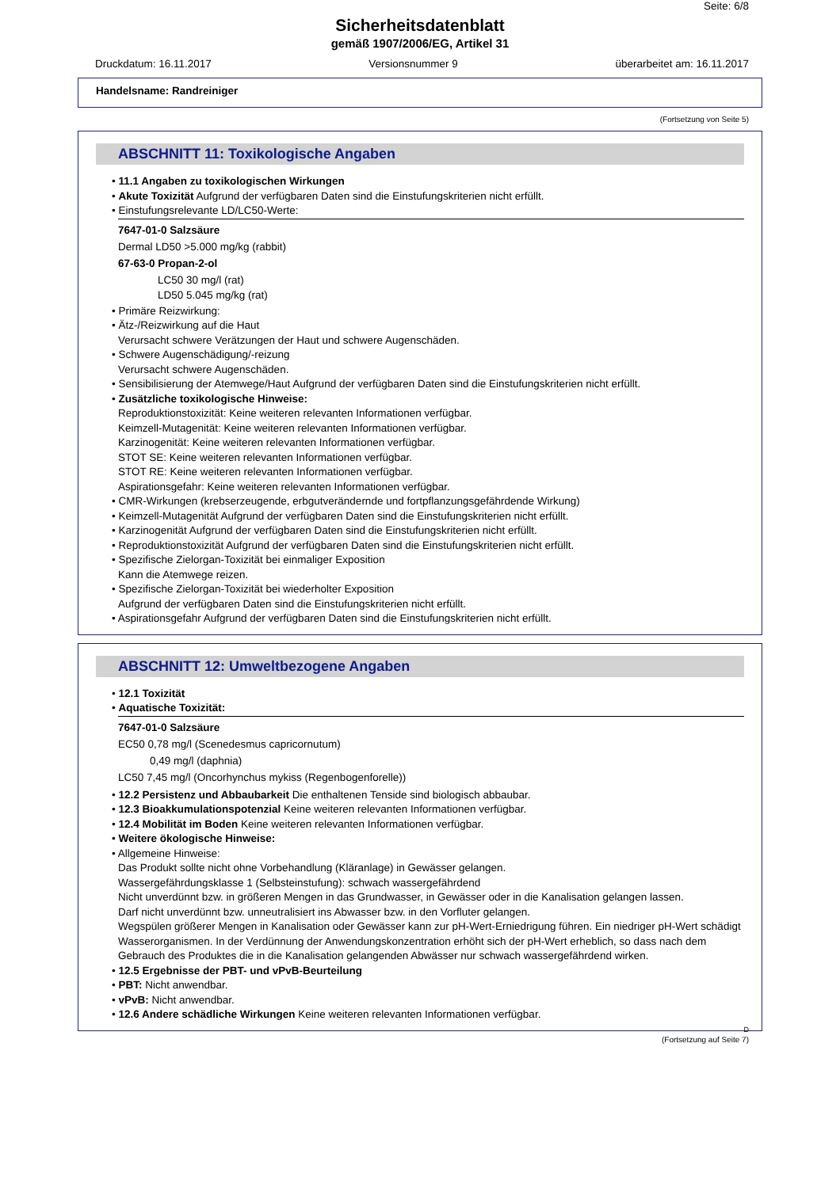Seite: 6/8
Sicherheitsdatenblatt
gemäß 1907/2006/EG, Artikel 31
Druckdatum: 16.11.2017 Versionsnummer 9 überarbeitet am: 16.11.2017
Handelsname: Randreiniger
(Fortsetzung von Seite 5)
ABSCHNITT 11: Toxikologische Angaben
• 11.1 Angaben zu toxikologischen Wirkungen
• Akute Toxizität Aufgrund der verfügbaren Daten sind die Einstufungskriterien nicht erfüllt.
• Einstufungsrelevante LD/LC50-Werte:
7647-01-0 Salzsäure
Dermal LD50 >5.000 mg/kg (rabbit)
67-63-0 Propan-2-ol
LC50 30 mg/l (rat)
LD50 5.045 mg/kg (rat)
• Primäre Reizwirkung:
• Ätz-/Reizwirkung auf die Haut
Verursacht schwere Verätzungen der Haut und schwere Augenschäden.
• Schwere Augenschädigung/-reizung
Verursacht schwere Augenschäden.
• Sensibilisierung der Atemwege/Haut Aufgrund der verfügbaren Daten sind die Einstufungskriterien nicht erfüllt.
• Zusätzliche toxikologische Hinweise:
Reproduktionstoxizität: Keine weiteren relevanten Informationen verfügbar.
Keimzell-Mutagenität: Keine weiteren relevanten Informationen verfügbar.
Karzinogenität: Keine weiteren relevanten Informationen verfügbar.
STOT SE: Keine weiteren relevanten Informationen verfügbar.
STOT RE: Keine weiteren relevanten Informationen verfügbar.
Aspirationsgefahr: Keine weiteren relevanten Informationen verfügbar.
• CMR-Wirkungen (krebserzeugende, erbgutverändernde und fortpflanzungsgefährdende Wirkung)
• Keimzell-Mutagenität Aufgrund der verfügbaren Daten sind die Einstufungskriterien nicht erfüllt.
• Karzinogenität Aufgrund der verfügbaren Daten sind die Einstufungskriterien nicht erfüllt.
• Reproduktionstoxizität Aufgrund der verfügbaren Daten sind die Einstufungskriterien nicht erfüllt.
• Spezifische Zielorgan-Toxizität bei einmaliger Exposition
Kann die Atemwege reizen.
• Spezifische Zielorgan-Toxizität bei wiederholter Exposition
Aufgrund der verfügbaren Daten sind die Einstufungskriterien nicht erfüllt.
• Aspirationsgefahr Aufgrund der verfügbaren Daten sind die Einstufungskriterien nicht erfüllt.
ABSCHNITT 12: Umweltbezogene Angaben
• 12.1 Toxizität
• Aquatische Toxizität:
7647-01-0 Salzsäure
EC50 0,78 mg/l (Scenedesmus capricornutum)
0,49 mg/l (daphnia)
LC50 7,45 mg/l (Oncorhynchus mykiss (Regenbogenforelle))
• 12.2 Persistenz und Abbaubarkeit Die enthaltenen Tenside sind biologisch abbaubar.
• 12.3 Bioakkumulationspotenzial Keine weiteren relevanten Informationen verfügbar.
• 12.4 Mobilität im Boden Keine weiteren relevanten Informationen verfügbar.
• Weitere ökologische Hinweise:
• Allgemeine Hinweise:
Das Produkt sollte nicht ohne Vorbehandlung (Kläranlage) in Gewässer gelangen.
Wassergefährdungsklasse 1 (Selbsteinstufung): schwach wassergefährdend
Nicht unverdünnt bzw. in größeren Mengen in das Grundwasser, in Gewässer oder in die Kanalisation gelangen lassen.
Darf nicht unverdünnt bzw. unneutralisiert ins Abwasser bzw. in den Vorfluter gelangen.
Wegspülen größerer Mengen in Kanalisation oder Gewässer kann zur pH-Wert-Erniedrigung führen. Ein niedriger pH-Wert schädigt Wasserorganismen. In der Verdünnung der Anwendungskonzentration erhöht sich der pH-Wert erheblich, so dass nach dem Gebrauch des Produktes die in die Kanalisation gelangenden Abwässer nur schwach wassergefährdend wirken.
• 12.5 Ergebnisse der PBT- und vPvB-Beurteilung
• PBT: Nicht anwendbar.
• vPvB: Nicht anwendbar.
• 12.6 Andere schädliche Wirkungen Keine weiteren relevanten Informationen verfügbar.
D
(Fortsetzung auf Seite 7)